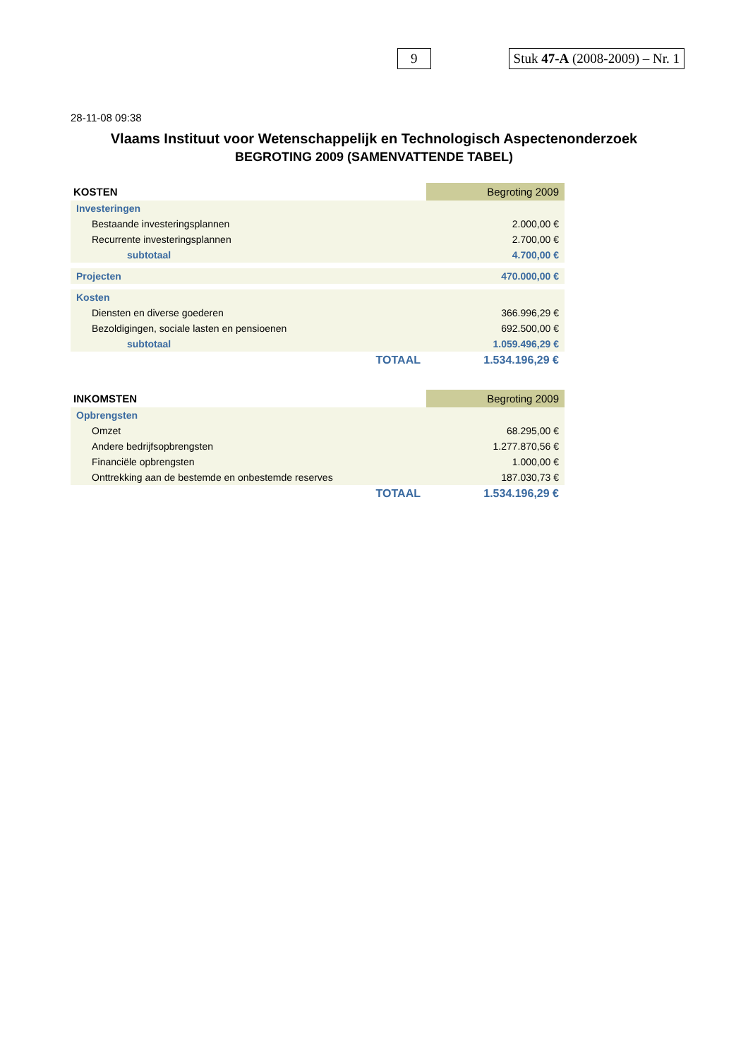9 Stuk 47-A (2008-2009) – Nr. 1
28-11-08 09:38
Vlaams Instituut voor Wetenschappelijk en Technologisch Aspectenonderzoek
BEGROTING 2009 (SAMENVATTENDE TABEL)
| KOSTEN | Begroting 2009 |
| --- | --- |
| Investeringen | |
| Bestaande investeringsplannen | 2.000,00 € |
| Recurrente investeringsplannen | 2.700,00 € |
| subtotaal | 4.700,00 € |
| Projecten | 470.000,00 € |
| Kosten | |
| Diensten en diverse goederen | 366.996,29 € |
| Bezoldigingen, sociale lasten en pensioenen | 692.500,00 € |
| subtotaal | 1.059.496,29 € |
| TOTAAL | 1.534.196,29 € |
| INKOMSTEN | Begroting 2009 |
| --- | --- |
| Opbrengsten | |
| Omzet | 68.295,00 € |
| Andere bedrijfsopbrengsten | 1.277.870,56 € |
| Financiële opbrengsten | 1.000,00 € |
| Onttrekking aan de bestemde en onbestemde reserves | 187.030,73 € |
| TOTAAL | 1.534.196,29 € |